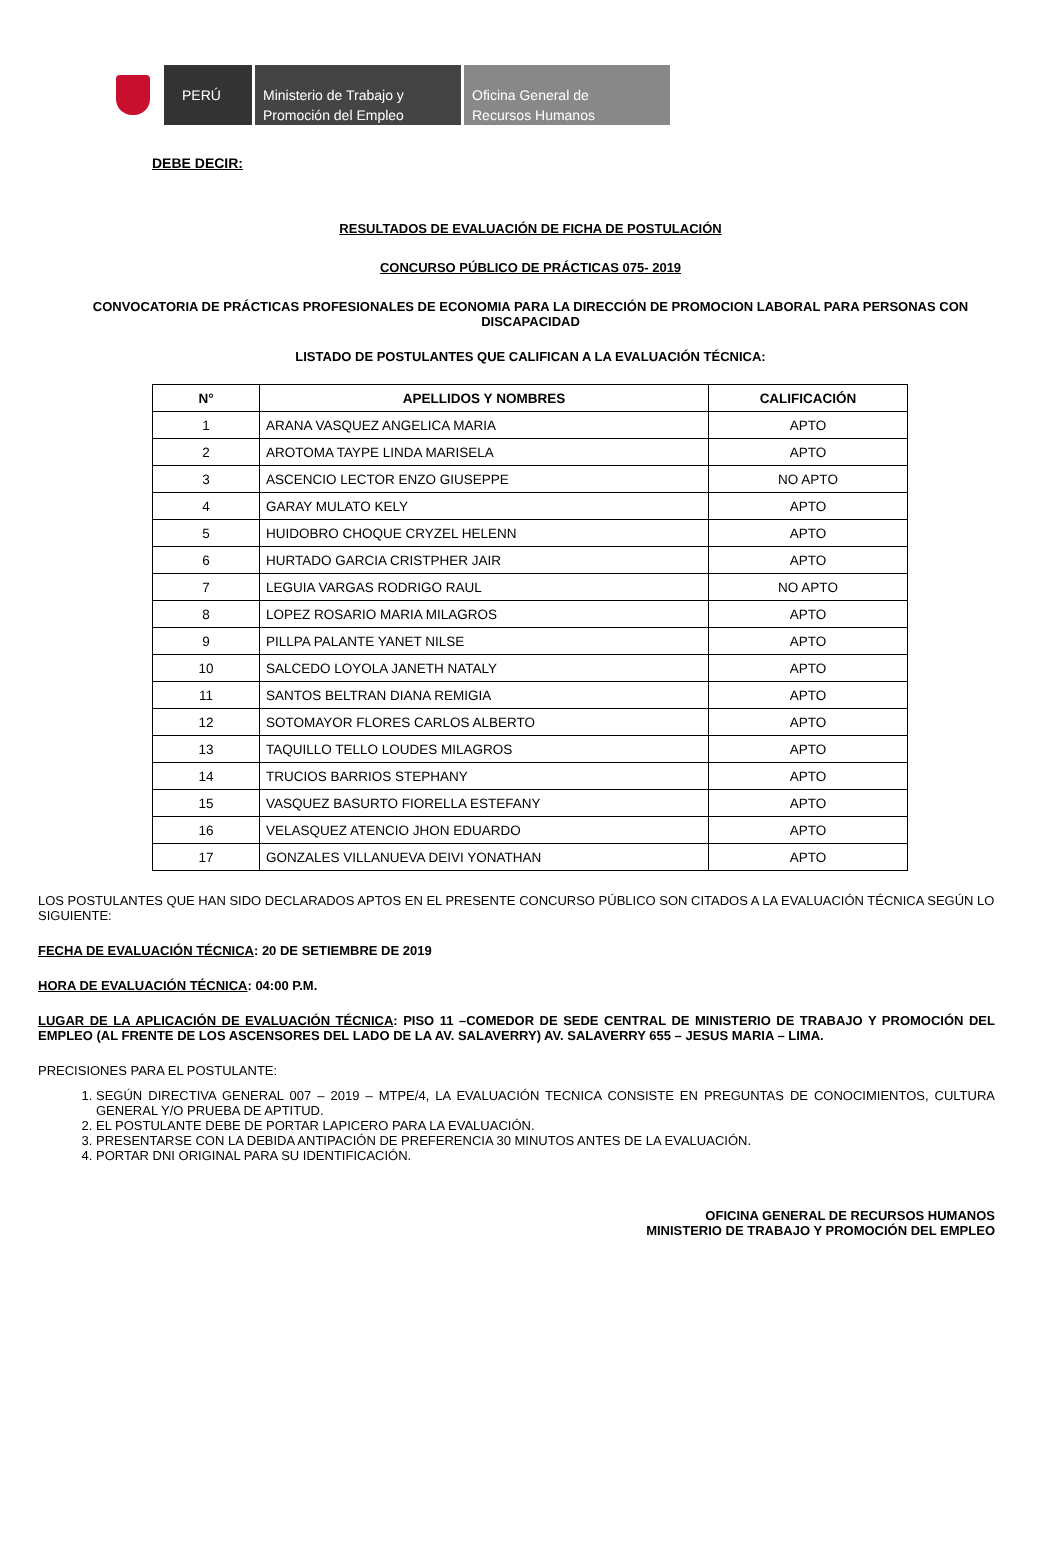PERÚ Ministerio de Trabajo y
Promoción del Empleo
Oficina General de
Recursos Humanos
DEBE DECIR:
RESULTADOS DE EVALUACIÓN DE FICHA DE POSTULACIÓN
CONCURSO PÚBLICO DE PRÁCTICAS 075- 2019
CONVOCATORIA DE PRÁCTICAS PROFESIONALES DE ECONOMIA PARA LA DIRECCIÓN DE PROMOCION LABORAL PARA PERSONAS CON DISCAPACIDAD
LISTADO DE POSTULANTES QUE CALIFICAN A LA EVALUACIÓN TÉCNICA:
| N° | APELLIDOS Y NOMBRES | CALIFICACIÓN |
| --- | --- | --- |
| 1 | ARANA VASQUEZ ANGELICA MARIA | APTO |
| 2 | AROTOMA TAYPE LINDA MARISELA | APTO |
| 3 | ASCENCIO LECTOR ENZO GIUSEPPE | NO APTO |
| 4 | GARAY MULATO KELY | APTO |
| 5 | HUIDOBRO CHOQUE CRYZEL HELENN | APTO |
| 6 | HURTADO GARCIA CRISTPHER JAIR | APTO |
| 7 | LEGUIA VARGAS RODRIGO RAUL | NO APTO |
| 8 | LOPEZ ROSARIO MARIA MILAGROS | APTO |
| 9 | PILLPA PALANTE YANET NILSE | APTO |
| 10 | SALCEDO LOYOLA JANETH NATALY | APTO |
| 11 | SANTOS BELTRAN DIANA REMIGIA | APTO |
| 12 | SOTOMAYOR FLORES CARLOS ALBERTO | APTO |
| 13 | TAQUILLO TELLO LOUDES MILAGROS | APTO |
| 14 | TRUCIOS BARRIOS STEPHANY | APTO |
| 15 | VASQUEZ BASURTO FIORELLA ESTEFANY | APTO |
| 16 | VELASQUEZ ATENCIO JHON EDUARDO | APTO |
| 17 | GONZALES VILLANUEVA DEIVI YONATHAN | APTO |
LOS POSTULANTES QUE HAN SIDO DECLARADOS APTOS EN EL PRESENTE CONCURSO PÚBLICO SON CITADOS A LA EVALUACIÓN TÉCNICA SEGÚN LO SIGUIENTE:
FECHA DE EVALUACIÓN TÉCNICA: 20 DE SETIEMBRE DE 2019
HORA DE EVALUACIÓN TÉCNICA: 04:00 P.M.
LUGAR DE LA APLICACIÓN DE EVALUACIÓN TÉCNICA: PISO 11 –COMEDOR DE SEDE CENTRAL DE MINISTERIO DE TRABAJO Y PROMOCIÓN DEL EMPLEO (AL FRENTE DE LOS ASCENSORES DEL LADO DE LA AV. SALAVERRY) AV. SALAVERRY 655 – JESUS MARIA – LIMA.
PRECISIONES PARA EL POSTULANTE:
1. SEGÚN DIRECTIVA GENERAL 007 – 2019 – MTPE/4, LA EVALUACIÓN TECNICA CONSISTE EN PREGUNTAS DE CONOCIMIENTOS, CULTURA GENERAL Y/O PRUEBA DE APTITUD.
2. EL POSTULANTE DEBE DE PORTAR LAPICERO PARA LA EVALUACIÓN.
3. PRESENTARSE CON LA DEBIDA ANTIPACIÓN DE PREFERENCIA 30 MINUTOS ANTES DE LA EVALUACIÓN.
4. PORTAR DNI ORIGINAL PARA SU IDENTIFICACIÓN.
OFICINA GENERAL DE RECURSOS HUMANOS
MINISTERIO DE TRABAJO Y PROMOCIÓN DEL EMPLEO